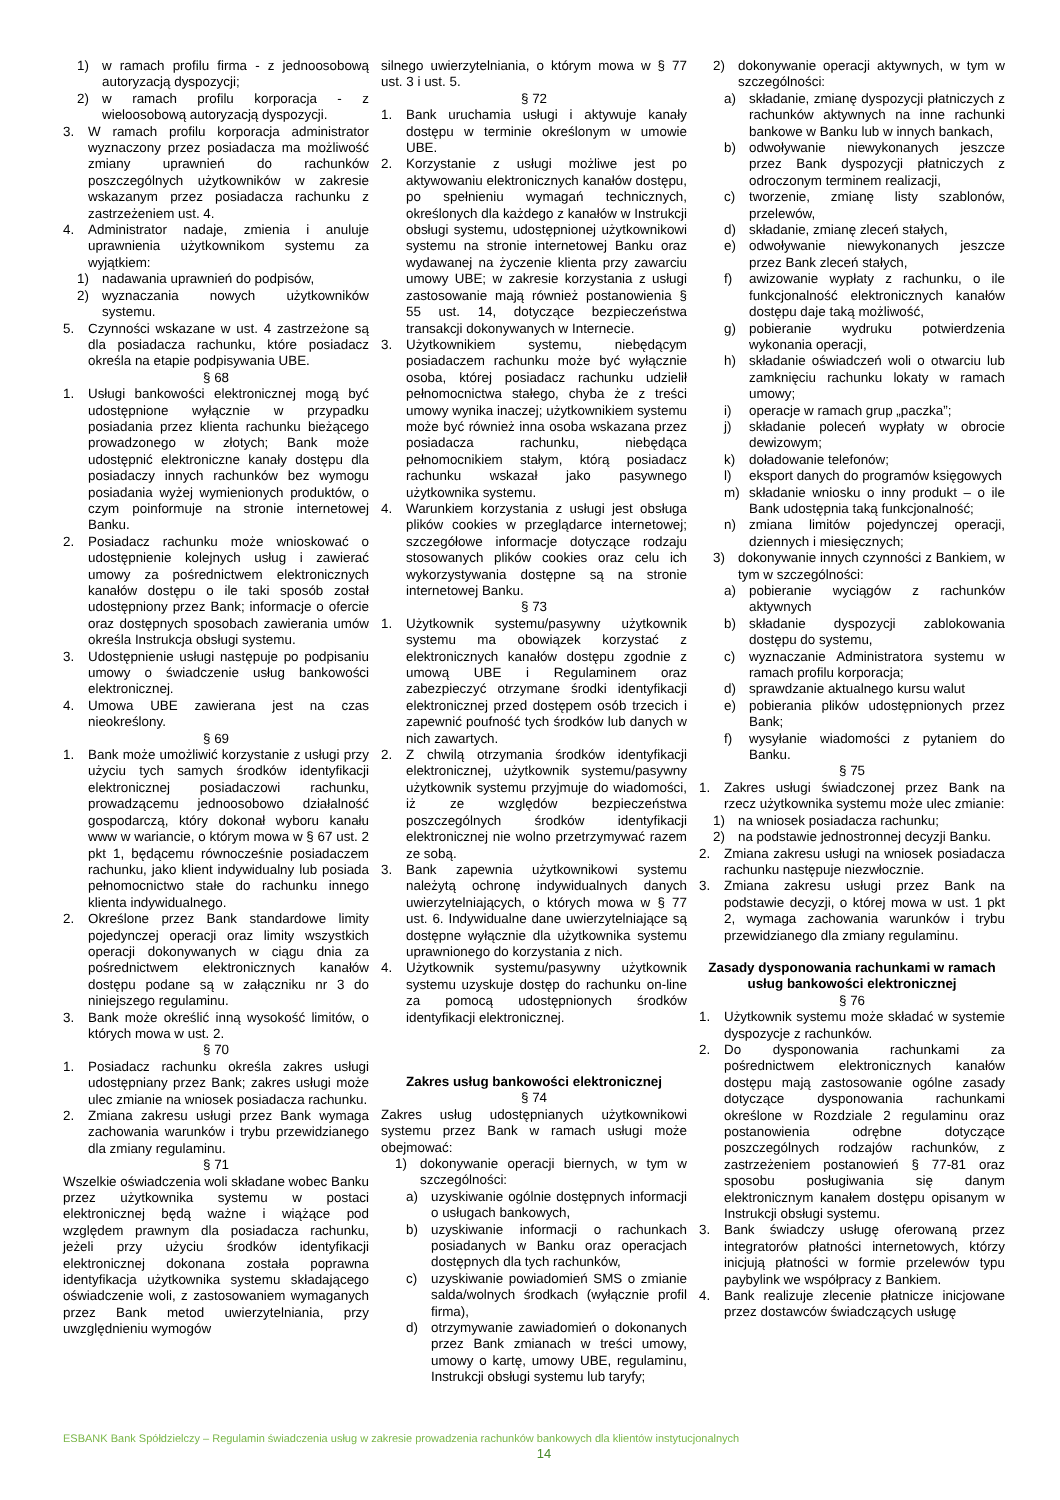1) w ramach profilu firma - z jednoosobową autoryzacją dyspozycji;
2) w ramach profilu korporacja - z wieloosobową autoryzacją dyspozycji.
3. W ramach profilu korporacja administrator wyznaczony przez posiadacza ma możliwość zmiany uprawnień do rachunków poszczególnych użytkowników w zakresie wskazanym przez posiadacza rachunku z zastrzeżeniem ust. 4.
4. Administrator nadaje, zmienia i anuluje uprawnienia użytkownikom systemu za wyjątkiem:
1) nadawania uprawnień do podpisów,
2) wyznaczania nowych użytkowników systemu.
5. Czynności wskazane w ust. 4 zastrzeżone są dla posiadacza rachunku, które posiadacz określa na etapie podpisywania UBE.
§ 68
1. Usługi bankowości elektronicznej mogą być udostępnione wyłącznie w przypadku posiadania przez klienta rachunku bieżącego prowadzonego w złotych; Bank może udostępnić elektroniczne kanały dostępu dla posiadaczy innych rachunków bez wymogu posiadania wyżej wymienionych produktów, o czym poinformuje na stronie internetowej Banku.
2. Posiadacz rachunku może wnioskować o udostępnienie kolejnych usług i zawierać umowy za pośrednictwem elektronicznych kanałów dostępu o ile taki sposób został udostępniony przez Bank; informacje o ofercie oraz dostępnych sposobach zawierania umów określa Instrukcja obsługi systemu.
3. Udostępnienie usługi następuje po podpisaniu umowy o świadczenie usług bankowości elektronicznej.
4. Umowa UBE zawierana jest na czas nieokreślony.
§ 69
1. Bank może umożliwić korzystanie z usługi przy użyciu tych samych środków identyfikacji elektronicznej posiadaczowi rachunku, prowadzącemu jednoosobowo działalność gospodarczą, który dokonał wyboru kanału www w wariancie, o którym mowa w § 67 ust. 2 pkt 1, będącemu równocześnie posiadaczem rachunku, jako klient indywidualny lub posiada pełnomocnictwo stałe do rachunku innego klienta indywidualnego.
2. Określone przez Bank standardowe limity pojedynczej operacji oraz limity wszystkich operacji dokonywanych w ciągu dnia za pośrednictwem elektronicznych kanałów dostępu podane są w załączniku nr 3 do niniejszego regulaminu.
3. Bank może określić inną wysokość limitów, o których mowa w ust. 2.
§ 70
1. Posiadacz rachunku określa zakres usługi udostępniany przez Bank; zakres usługi może ulec zmianie na wniosek posiadacza rachunku.
2. Zmiana zakresu usługi przez Bank wymaga zachowania warunków i trybu przewidzianego dla zmiany regulaminu.
§ 71
Wszelkie oświadczenia woli składane wobec Banku przez użytkownika systemu w postaci elektronicznej będą ważne i wiążące pod względem prawnym dla posiadacza rachunku, jeżeli przy użyciu środków identyfikacji elektronicznej dokonana została poprawna identyfikacja użytkownika systemu składającego oświadczenie woli, z zastosowaniem wymaganych przez Bank metod uwierzytelniania, przy uwzględnieniu wymogów
silnego uwierzytelniania, o którym mowa w § 77 ust. 3 i ust. 5.
§ 72
1. Bank uruchamia usługi i aktywuje kanały dostępu w terminie określonym w umowie UBE.
2. Korzystanie z usługi możliwe jest po aktywowaniu elektronicznych kanałów dostępu, po spełnieniu wymagań technicznych, określonych dla każdego z kanałów w Instrukcji obsługi systemu, udostępnionej użytkownikowi systemu na stronie internetowej Banku oraz wydawanej na życzenie klienta przy zawarciu umowy UBE; w zakresie korzystania z usługi zastosowanie mają również postanowienia § 55 ust. 14, dotyczące bezpieczeństwa transakcji dokonywanych w Internecie.
3. Użytkownikiem systemu, niebędącym posiadaczem rachunku może być wyłącznie osoba, której posiadacz rachunku udzielił pełnomocnictwa stałego, chyba że z treści umowy wynika inaczej; użytkownikiem systemu może być również inna osoba wskazana przez posiadacza rachunku, niebędąca pełnomocnikiem stałym, którą posiadacz rachunku wskazał jako pasywnego użytkownika systemu.
4. Warunkiem korzystania z usługi jest obsługa plików cookies w przeglądarce internetowej; szczegółowe informacje dotyczące rodzaju stosowanych plików cookies oraz celu ich wykorzystywania dostępne są na stronie internetowej Banku.
§ 73
1. Użytkownik systemu/pasywny użytkownik systemu ma obowiązek korzystać z elektronicznych kanałów dostępu zgodnie z umową UBE i Regulaminem oraz zabezpieczyć otrzymane środki identyfikacji elektronicznej przed dostępem osób trzecich i zapewnić poufność tych środków lub danych w nich zawartych.
2. Z chwilą otrzymania środków identyfikacji elektronicznej, użytkownik systemu/pasywny użytkownik systemu przyjmuje do wiadomości, iż ze względów bezpieczeństwa poszczególnych środków identyfikacji elektronicznej nie wolno przetrzymywać razem ze sobą.
3. Bank zapewnia użytkownikowi systemu należytą ochronę indywidualnych danych uwierzytelniających, o których mowa w § 77 ust. 6. Indywidualne dane uwierzytelniające są dostępne wyłącznie dla użytkownika systemu uprawnionego do korzystania z nich.
4. Użytkownik systemu/pasywny użytkownik systemu uzyskuje dostęp do rachunku on-line za pomocą udostępnionych środków identyfikacji elektronicznej.
Zakres usług bankowości elektronicznej
§ 74
Zakres usług udostępnianych użytkownikowi systemu przez Bank w ramach usługi może obejmować:
1) dokonywanie operacji biernych, w tym w szczególności:
a) uzyskiwanie ogólnie dostępnych informacji o usługach bankowych,
b) uzyskiwanie informacji o rachunkach posiadanych w Banku oraz operacjach dostępnych dla tych rachunków,
c) uzyskiwanie powiadomień SMS o zmianie salda/wolnych środkach (wyłącznie profil firma),
d) otrzymywanie zawiadomień o dokonanych przez Bank zmianach w treści umowy, umowy o kartę, umowy UBE, regulaminu, Instrukcji obsługi systemu lub taryfy;
2) dokonywanie operacji aktywnych, w tym w szczególności:
a) składanie, zmianę dyspozycji płatniczych z rachunków aktywnych na inne rachunki bankowe w Banku lub w innych bankach,
b) odwoływanie niewykonanych jeszcze przez Bank dyspozycji płatniczych z odroczonym terminem realizacji,
c) tworzenie, zmianę listy szablonów, przelewów,
d) składanie, zmianę zleceń stałych,
e) odwoływanie niewykonanych jeszcze przez Bank zleceń stałych,
f) awizowanie wypłaty z rachunku, o ile funkcjonalność elektronicznych kanałów dostępu daje taką możliwość,
g) pobieranie wydruku potwierdzenia wykonania operacji,
h) składanie oświadczeń woli o otwarciu lub zamknięciu rachunku lokaty w ramach umowy;
i) operacje w ramach grup „paczka”;
j) składanie poleceń wypłaty w obrocie dewizowym;
k) doładowanie telefonów;
l) eksport danych do programów księgowych
m) składanie wniosku o inny produkt – o ile Bank udostępnia taką funkcjonalność;
n) zmiana limitów pojedynczej operacji, dziennych i miesięcznych;
3) dokonywanie innych czynności z Bankiem, w tym w szczególności:
a) pobieranie wyciągów z rachunków aktywnych
b) składanie dyspozycji zablokowania dostępu do systemu,
c) wyznaczanie Administratora systemu w ramach profilu korporacja;
d) sprawdzanie aktualnego kursu walut
e) pobierania plików udostępnionych przez Bank;
f) wysyłanie wiadomości z pytaniem do Banku.
§ 75
1. Zakres usługi świadczonej przez Bank na rzecz użytkownika systemu może ulec zmianie:
1) na wniosek posiadacza rachunku;
2) na podstawie jednostronnej decyzji Banku.
2. Zmiana zakresu usługi na wniosek posiadacza rachunku następuje niezwłocznie.
3. Zmiana zakresu usługi przez Bank na podstawie decyzji, o której mowa w ust. 1 pkt 2, wymaga zachowania warunków i trybu przewidzianego dla zmiany regulaminu.
Zasady dysponowania rachunkami w ramach usług bankowości elektronicznej
§ 76
1. Użytkownik systemu może składać w systemie dyspozycje z rachunków.
2. Do dysponowania rachunkami za pośrednictwem elektronicznych kanałów dostępu mają zastosowanie ogólne zasady dotyczące dysponowania rachunkami określone w Rozdziale 2 regulaminu oraz postanowienia odrębne dotyczące poszczególnych rodzajów rachunków, z zastrzeżeniem postanowień § 77-81 oraz sposobu posługiwania się danym elektronicznym kanałem dostępu opisanym w Instrukcji obsługi systemu.
3. Bank świadczy usługę oferowaną przez integratorów płatności internetowych, którzy inicjują płatności w formie przelewów typu paybylink we współpracy z Bankiem.
4. Bank realizuje zlecenie płatnicze inicjowane przez dostawców świadczących usługę
ESBANK Bank Spółdzielczy – Regulamin świadczenia usług w zakresie prowadzenia rachunków bankowych dla klientów instytucjonalnych
14